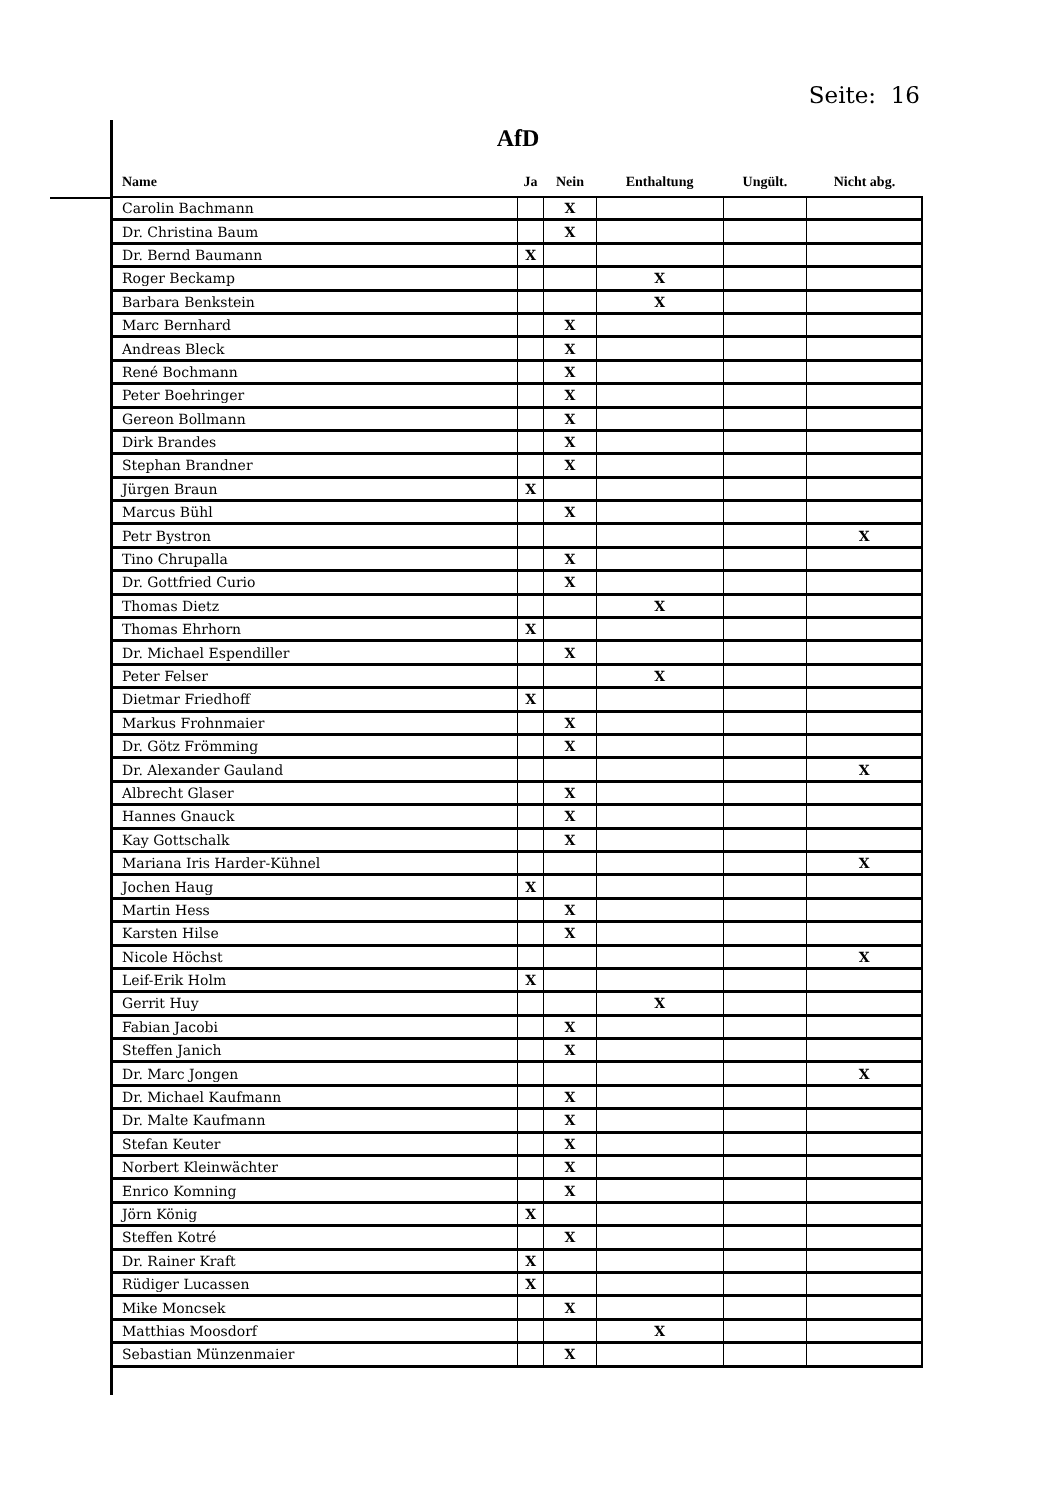Seite: 16
AfD
| Name | Ja | Nein | Enthaltung | Ungült. | Nicht abg. |
| --- | --- | --- | --- | --- | --- |
| Carolin Bachmann | | X | | | |
| Dr. Christina Baum | | X | | | |
| Dr. Bernd Baumann | X | | | | |
| Roger Beckamp | | | X | | |
| Barbara Benkstein | | | X | | |
| Marc Bernhard | | X | | | |
| Andreas Bleck | | X | | | |
| René Bochmann | | X | | | |
| Peter Boehringer | | X | | | |
| Gereon Bollmann | | X | | | |
| Dirk Brandes | | X | | | |
| Stephan Brandner | | X | | | |
| Jürgen Braun | X | | | | |
| Marcus Bühl | | X | | | |
| Petr Bystron | | | | | X |
| Tino Chrupalla | | X | | | |
| Dr. Gottfried Curio | | X | | | |
| Thomas Dietz | | | X | | |
| Thomas Ehrhorn | X | | | | |
| Dr. Michael Espendiller | | X | | | |
| Peter Felser | | | X | | |
| Dietmar Friedhoff | X | | | | |
| Markus Frohnmaier | | X | | | |
| Dr. Götz Frömming | | X | | | |
| Dr. Alexander Gauland | | | | | X |
| Albrecht Glaser | | X | | | |
| Hannes Gnauck | | X | | | |
| Kay Gottschalk | | X | | | |
| Mariana Iris Harder-Kühnel | | | | | X |
| Jochen Haug | X | | | | |
| Martin Hess | | X | | | |
| Karsten Hilse | | X | | | |
| Nicole Höchst | | | | | X |
| Leif-Erik Holm | X | | | | |
| Gerrit Huy | | | X | | |
| Fabian Jacobi | | X | | | |
| Steffen Janich | | X | | | |
| Dr. Marc Jongen | | | | | X |
| Dr. Michael Kaufmann | | X | | | |
| Dr. Malte Kaufmann | | X | | | |
| Stefan Keuter | | X | | | |
| Norbert Kleinwächter | | X | | | |
| Enrico Komning | | X | | | |
| Jörn König | X | | | | |
| Steffen Kotré | | X | | | |
| Dr. Rainer Kraft | X | | | | |
| Rüdiger Lucassen | X | | | | |
| Mike Moncsek | | X | | | |
| Matthias Moosdorf | | | X | | |
| Sebastian Münzenmaier | | X | | | |